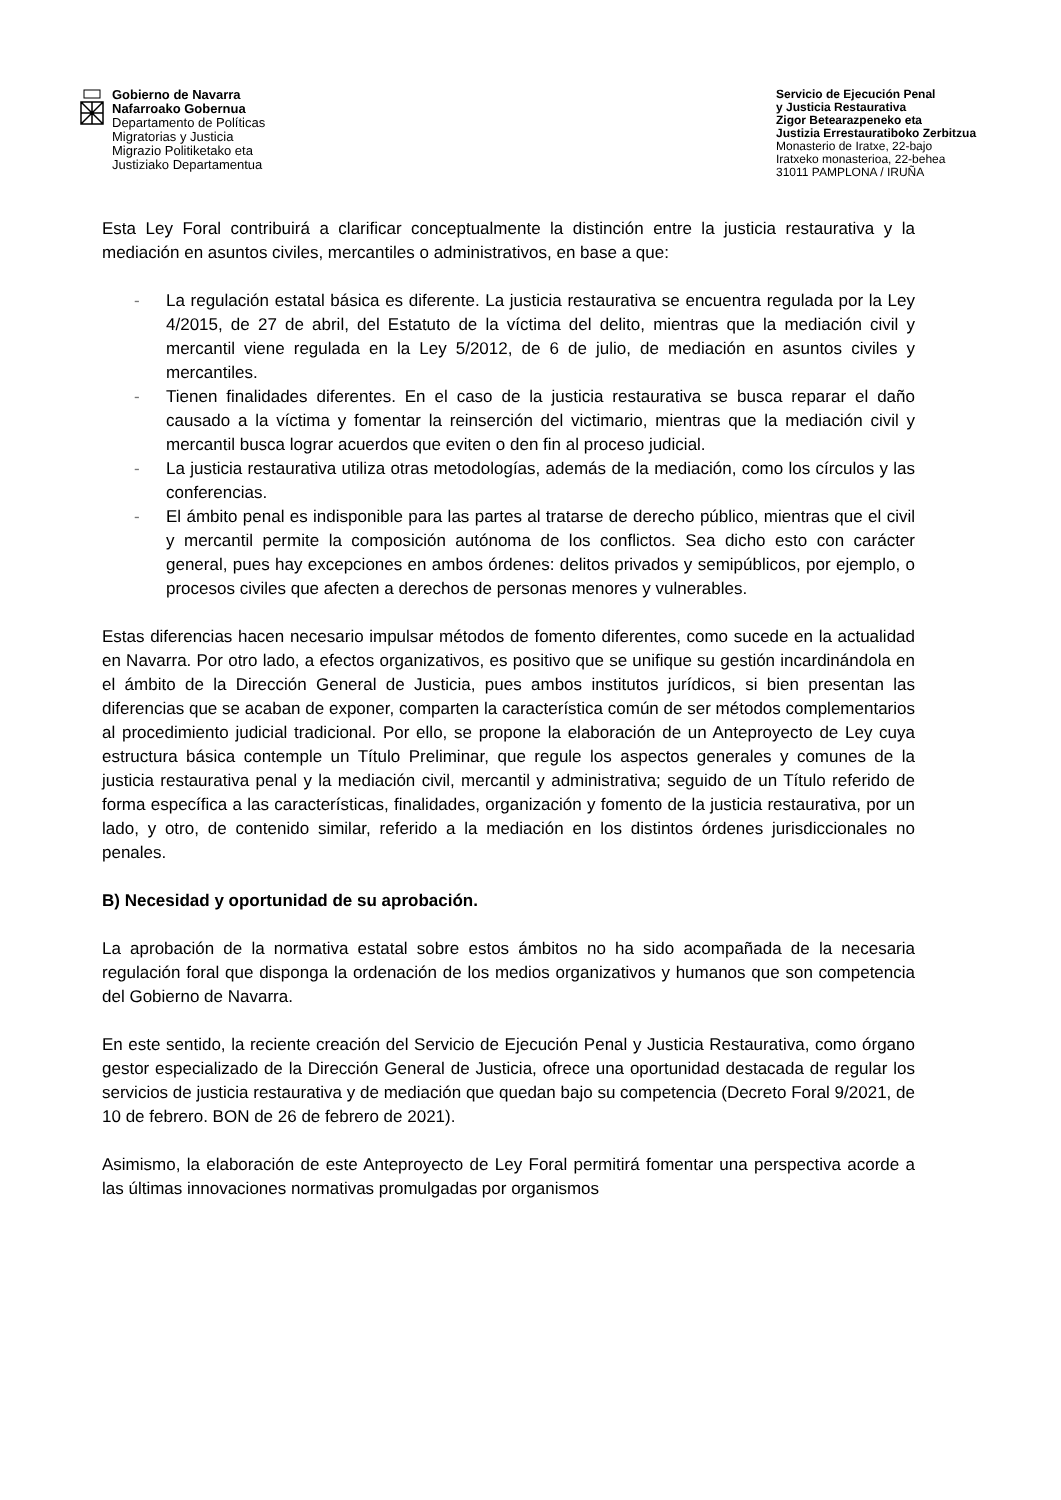Gobierno de Navarra
Nafarroako Gobernua
Departamento de Políticas
Migratorias y Justicia
Migrazio Politiketako eta
Justiziako Departamentua
Servicio de Ejecución Penal
y Justicia Restaurativa
Zigor Betearazpeneko eta
Justizia Errestauratiboko Zerbitzua
Monasterio de Iratxe, 22-bajo
Iratxeko monasterioa, 22-behea
31011 PAMPLONA / IRUÑA
Esta Ley Foral contribuirá a clarificar conceptualmente la distinción entre la justicia restaurativa y la mediación en asuntos civiles, mercantiles o administrativos, en base a que:
- La regulación estatal básica es diferente. La justicia restaurativa se encuentra regulada por la Ley 4/2015, de 27 de abril, del Estatuto de la víctima del delito, mientras que la mediación civil y mercantil viene regulada en la Ley 5/2012, de 6 de julio, de mediación en asuntos civiles y mercantiles.
- Tienen finalidades diferentes. En el caso de la justicia restaurativa se busca reparar el daño causado a la víctima y fomentar la reinserción del victimario, mientras que la mediación civil y mercantil busca lograr acuerdos que eviten o den fin al proceso judicial.
- La justicia restaurativa utiliza otras metodologías, además de la mediación, como los círculos y las conferencias.
- El ámbito penal es indisponible para las partes al tratarse de derecho público, mientras que el civil y mercantil permite la composición autónoma de los conflictos. Sea dicho esto con carácter general, pues hay excepciones en ambos órdenes: delitos privados y semipúblicos, por ejemplo, o procesos civiles que afecten a derechos de personas menores y vulnerables.
Estas diferencias hacen necesario impulsar métodos de fomento diferentes, como sucede en la actualidad en Navarra. Por otro lado, a efectos organizativos, es positivo que se unifique su gestión incardinándola en el ámbito de la Dirección General de Justicia, pues ambos institutos jurídicos, si bien presentan las diferencias que se acaban de exponer, comparten la característica común de ser métodos complementarios al procedimiento judicial tradicional. Por ello, se propone la elaboración de un Anteproyecto de Ley cuya estructura básica contemple un Título Preliminar, que regule los aspectos generales y comunes de la justicia restaurativa penal y la mediación civil, mercantil y administrativa; seguido de un Título referido de forma específica a las características, finalidades, organización y fomento de la justicia restaurativa, por un lado, y otro, de contenido similar, referido a la mediación en los distintos órdenes jurisdiccionales no penales.
B) Necesidad y oportunidad de su aprobación.
La aprobación de la normativa estatal sobre estos ámbitos no ha sido acompañada de la necesaria regulación foral que disponga la ordenación de los medios organizativos y humanos que son competencia del Gobierno de Navarra.
En este sentido, la reciente creación del Servicio de Ejecución Penal y Justicia Restaurativa, como órgano gestor especializado de la Dirección General de Justicia, ofrece una oportunidad destacada de regular los servicios de justicia restaurativa y de mediación que quedan bajo su competencia (Decreto Foral 9/2021, de 10 de febrero. BON de 26 de febrero de 2021).
Asimismo, la elaboración de este Anteproyecto de Ley Foral permitirá fomentar una perspectiva acorde a las últimas innovaciones normativas promulgadas por organismos